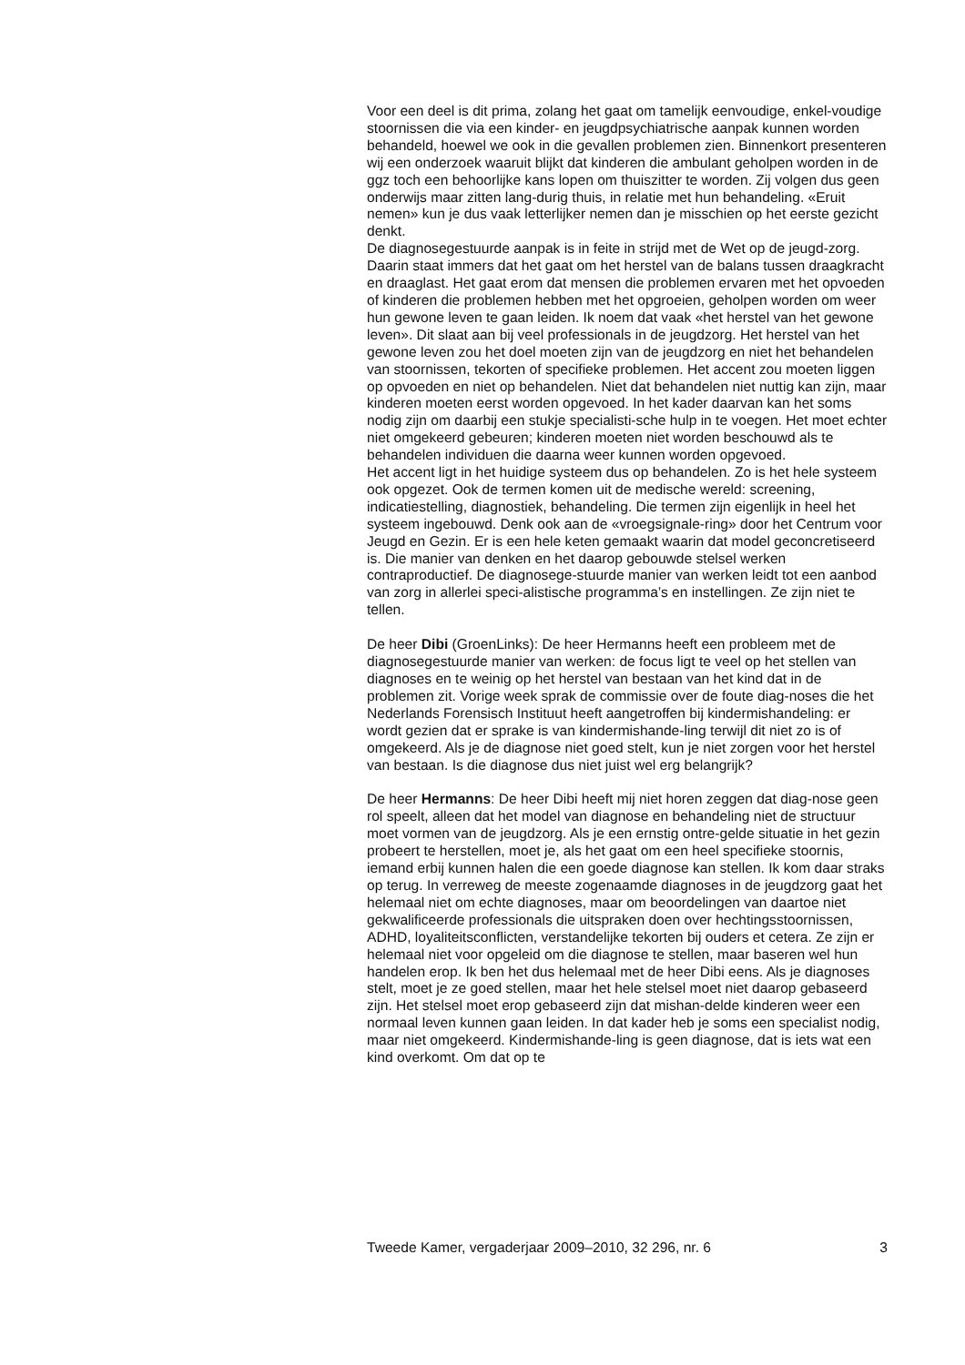Voor een deel is dit prima, zolang het gaat om tamelijk eenvoudige, enkel-voudige stoornissen die via een kinder- en jeugdpsychiatrische aanpak kunnen worden behandeld, hoewel we ook in die gevallen problemen zien. Binnenkort presenteren wij een onderzoek waaruit blijkt dat kinderen die ambulant geholpen worden in de ggz toch een behoorlijke kans lopen om thuiszitter te worden. Zij volgen dus geen onderwijs maar zitten lang-durig thuis, in relatie met hun behandeling. «Eruit nemen» kun je dus vaak letterlijker nemen dan je misschien op het eerste gezicht denkt.
De diagnosegestuurde aanpak is in feite in strijd met de Wet op de jeugd-zorg. Daarin staat immers dat het gaat om het herstel van de balans tussen draagkracht en draaglast. Het gaat erom dat mensen die problemen ervaren met het opvoeden of kinderen die problemen hebben met het opgroeien, geholpen worden om weer hun gewone leven te gaan leiden. Ik noem dat vaak «het herstel van het gewone leven». Dit slaat aan bij veel professionals in de jeugdzorg. Het herstel van het gewone leven zou het doel moeten zijn van de jeugdzorg en niet het behandelen van stoornissen, tekorten of specifieke problemen. Het accent zou moeten liggen op opvoeden en niet op behandelen. Niet dat behandelen niet nuttig kan zijn, maar kinderen moeten eerst worden opgevoed. In het kader daarvan kan het soms nodig zijn om daarbij een stukje specialisti-sche hulp in te voegen. Het moet echter niet omgekeerd gebeuren; kinderen moeten niet worden beschouwd als te behandelen individuen die daarna weer kunnen worden opgevoed.
Het accent ligt in het huidige systeem dus op behandelen. Zo is het hele systeem ook opgezet. Ook de termen komen uit de medische wereld: screening, indicatiestelling, diagnostiek, behandeling. Die termen zijn eigenlijk in heel het systeem ingebouwd. Denk ook aan de «vroegsignale-ring» door het Centrum voor Jeugd en Gezin. Er is een hele keten gemaakt waarin dat model geconcretiseerd is. Die manier van denken en het daarop gebouwde stelsel werken contraproductief. De diagnosege-stuurde manier van werken leidt tot een aanbod van zorg in allerlei speci-alistische programma’s en instellingen. Ze zijn niet te tellen.
De heer Dibi (GroenLinks): De heer Hermanns heeft een probleem met de diagnosegestuurde manier van werken: de focus ligt te veel op het stellen van diagnoses en te weinig op het herstel van bestaan van het kind dat in de problemen zit. Vorige week sprak de commissie over de foute diag-noses die het Nederlands Forensisch Instituut heeft aangetroffen bij kindermishandeling: er wordt gezien dat er sprake is van kindermishande-ling terwijl dit niet zo is of omgekeerd. Als je de diagnose niet goed stelt, kun je niet zorgen voor het herstel van bestaan. Is die diagnose dus niet juist wel erg belangrijk?
De heer Hermanns: De heer Dibi heeft mij niet horen zeggen dat diag-nose geen rol speelt, alleen dat het model van diagnose en behandeling niet de structuur moet vormen van de jeugdzorg. Als je een ernstig ontre-gelde situatie in het gezin probeert te herstellen, moet je, als het gaat om een heel specifieke stoornis, iemand erbij kunnen halen die een goede diagnose kan stellen. Ik kom daar straks op terug. In verreweg de meeste zogenaamde diagnoses in de jeugdzorg gaat het helemaal niet om echte diagnoses, maar om beoordelingen van daartoe niet gekwalificeerde professionals die uitspraken doen over hechtingsstoornissen, ADHD, loyaliteitsconflicten, verstandelijke tekorten bij ouders et cetera. Ze zijn er helemaal niet voor opgeleid om die diagnose te stellen, maar baseren wel hun handelen erop. Ik ben het dus helemaal met de heer Dibi eens. Als je diagnoses stelt, moet je ze goed stellen, maar het hele stelsel moet niet daarop gebaseerd zijn. Het stelsel moet erop gebaseerd zijn dat mishan-delde kinderen weer een normaal leven kunnen gaan leiden. In dat kader heb je soms een specialist nodig, maar niet omgekeerd. Kindermishande-ling is geen diagnose, dat is iets wat een kind overkomt. Om dat op te
Tweede Kamer, vergaderjaar 2009–2010, 32 296, nr. 6 3